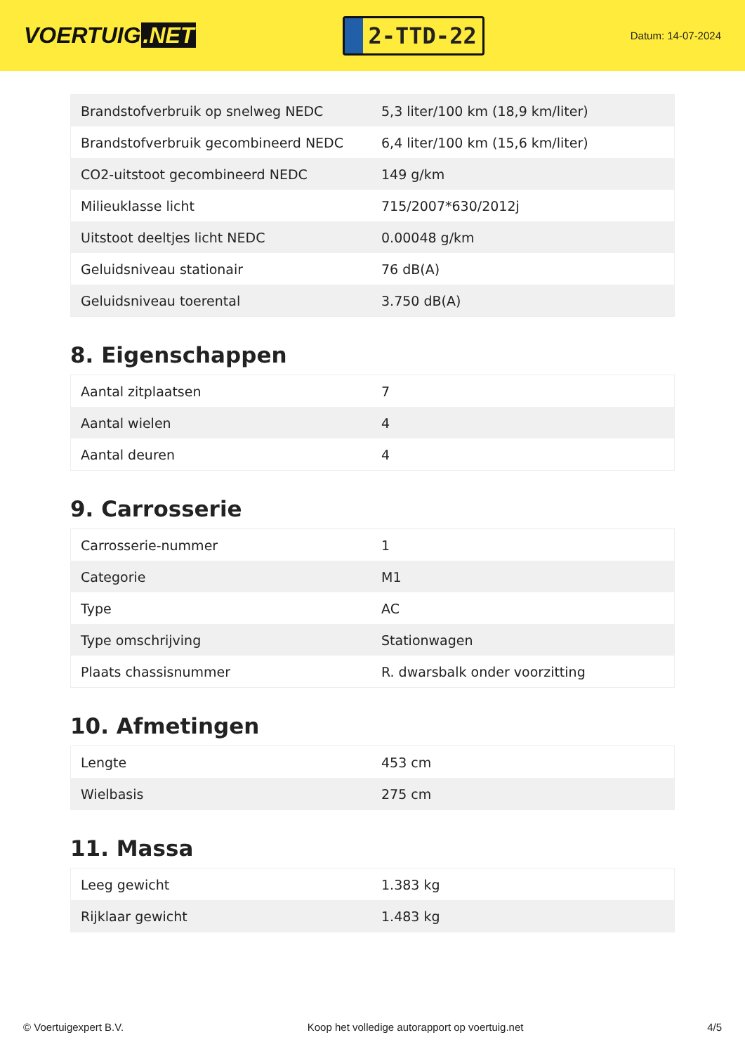VOERTUIG.NET
2-TTD-22
Datum: 14-07-2024
| Brandstofverbruik op snelweg NEDC | 5,3 liter/100 km (18,9 km/liter) |
| Brandstofverbruik gecombineerd NEDC | 6,4 liter/100 km (15,6 km/liter) |
| CO2-uitstoot gecombineerd NEDC | 149 g/km |
| Milieuklasse licht | 715/2007*630/2012j |
| Uitstoot deeltjes licht NEDC | 0.00048 g/km |
| Geluidsniveau stationair | 76 dB(A) |
| Geluidsniveau toerental | 3.750 dB(A) |
8. Eigenschappen
| Aantal zitplaatsen | 7 |
| Aantal wielen | 4 |
| Aantal deuren | 4 |
9. Carrosserie
| Carrosserie-nummer | 1 |
| Categorie | M1 |
| Type | AC |
| Type omschrijving | Stationwagen |
| Plaats chassisnummer | R. dwarsbalk onder voorzitting |
10. Afmetingen
| Lengte | 453 cm |
| Wielbasis | 275 cm |
11. Massa
| Leeg gewicht | 1.383 kg |
| Rijklaar gewicht | 1.483 kg |
© Voertuigexpert B.V. Koop het volledige autorapport op voertuig.net 4/5